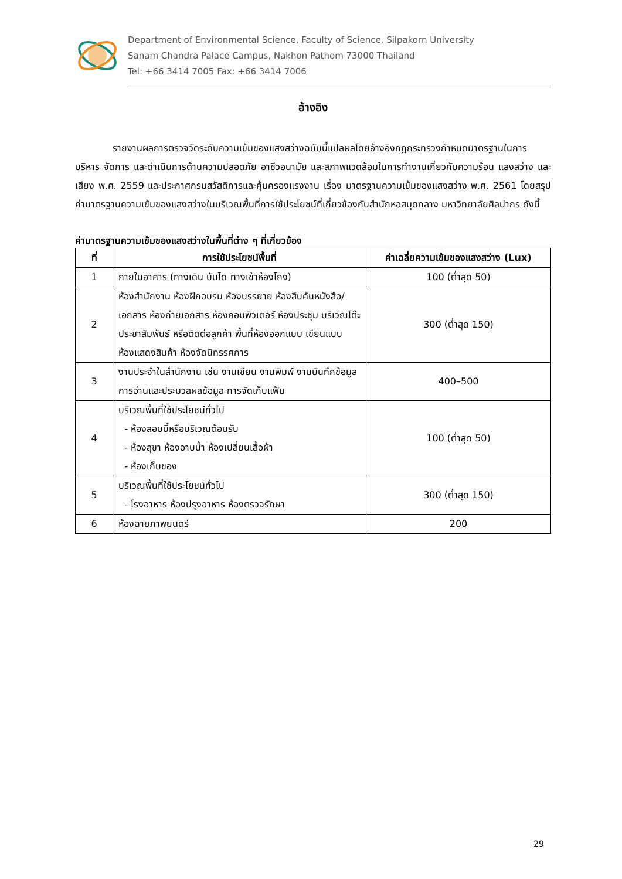Department of Environmental Science, Faculty of Science, Silpakorn University
Sanam Chandra Palace Campus, Nakhon Pathom 73000 Thailand
Tel: +66 3414 7005 Fax: +66 3414 7006
อ้างอิง
รายงานผลการตรวจวัดระดับความเข้มของแสงสว่างฉบับนี้แปลผลโดยอ้างอิงกฎกระทรวงกำหนดมาตรฐานในการบริหาร จัดการ และดำเนินการด้านความปลอดภัย อาชีวอนามัย และสภาพแวดล้อมในการทำงานเกี่ยวกับความร้อน แสงสว่าง และเสียง พ.ศ. 2559 และประกาศกรมสวัสดิการและคุ้มครองแรงงาน เรื่อง มาตรฐานความเข้มของแสงสว่าง พ.ศ. 2561 โดยสรุปค่ามาตรฐานความเข้มของแสงสว่างในบริเวณพื้นที่การใช้ประโยชน์ที่เกี่ยวข้องกับสำนักหอสมุดกลาง มหาวิทยาลัยศิลปากร ดังนี้
ค่ามาตรฐานความเข้มของแสงสว่างในพื้นที่ต่าง ๆ ที่เกี่ยวข้อง
| ที่ | การใช้ประโยชน์พื้นที่ | ค่าเฉลี่ยความเข้มของแสงสว่าง (Lux) |
| --- | --- | --- |
| 1 | ภายในอาคาร (ทางเดิน บันได ทางเข้าห้องโถง) | 100 (ต่ำสุด 50) |
| 2 | ห้องสำนักงาน ห้องฝึกอบรม ห้องบรรยาย ห้องสืบค้นหนังสือ/เอกสาร ห้องถ่ายเอกสาร ห้องคอมพิวเตอร์ ห้องประชุม บริเวณโต๊ะประชาสัมพันธ์ หรือติดต่อลูกค้า พื้นที่ห้องออกแบบ เขียนแบบ ห้องแสดงสินค้า ห้องจัดนิทรรศการ | 300 (ต่ำสุด 150) |
| 3 | งานประจำในสำนักงาน เช่น งานเขียน งานพิมพ์ งานบันทึกข้อมูล การอ่านและประมวลผลข้อมูล การจัดเก็บแฟ้ม | 400–500 |
| 4 | บริเวณพื้นที่ใช้ประโยชน์ทั่วไป - ห้องลอบบี้หรือบริเวณต้อนรับ - ห้องสุขา ห้องอาบน้ำ ห้องเปลี่ยนเสื้อผ้า - ห้องเก็บของ | 100 (ต่ำสุด 50) |
| 5 | บริเวณพื้นที่ใช้ประโยชน์ทั่วไป - โรงอาหาร ห้องปรุงอาหาร ห้องตรวจรักษา | 300 (ต่ำสุด 150) |
| 6 | ห้องฉายภาพยนตร์ | 200 |
29